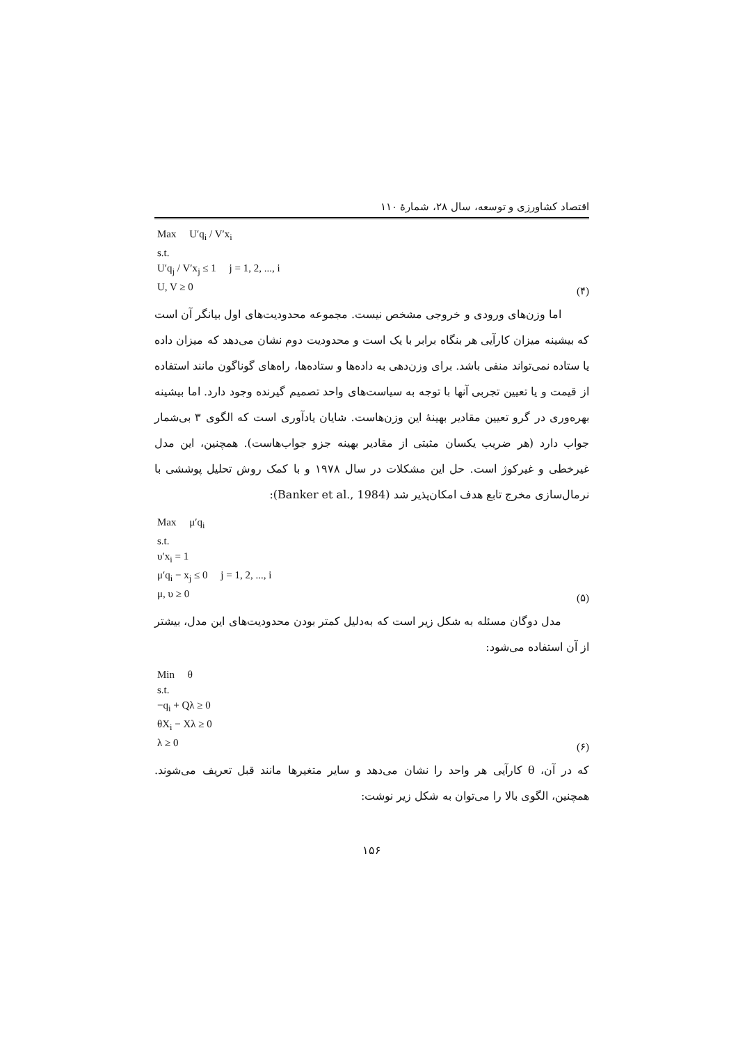اقتصاد کشاورزی و توسعه، سال ۲۸، شمارهٔ ۱۱۰
Max U′q<sub>i</sub> / V′x<sub>i</sub>
s.t.
U′q<sub>j</sub> / V′x<sub>j</sub> ≤ 1 j = 1, 2, ..., i
U, V ≥ 0
(۴)
اما وزن‌های ورودی و خروجی مشخص نیست. مجموعه محدودیت‌های اول بیانگر آن است که بیشینه میزان کارآیی هر بنگاه برابر با یک است و محدودیت دوم نشان می‌دهد که میزان داده یا ستاده نمی‌تواند منفی باشد. برای وزن‌دهی به داده‌ها و ستاده‌ها، راه‌های گوناگون مانند استفاده از قیمت و یا تعیین تجربی آنها با توجه به سیاست‌های واحد تصمیم گیرنده وجود دارد. اما بیشینه بهره‌وری در گرو تعیین مقادیر بهینهٔ این وزن‌هاست. شایان یادآوری است که الگوی ۳ بی‌شمار جواب دارد (هر ضریب یکسان مثبتی از مقادیر بهینه جزو جواب‌هاست). همچنین، این مدل غیرخطی و غیرکوژ است. حل این مشکلات در سال ۱۹۷۸ و با کمک روش تحلیل پوششی با نرمال‌سازی مخرج تابع هدف امکان‌پذیر شد (Banker et al., 1984):
Max μ′q<sub>i</sub>
s.t.
υ′x<sub>i</sub> = 1
μ′q<sub>i</sub> − x<sub>j</sub> ≤ 0 j = 1, 2, ..., i
μ, υ ≥ 0
(۵)
مدل دوگان مسئله به شکل زیر است که به‌دلیل کمتر بودن محدودیت‌های این مدل، بیشتر از آن استفاده می‌شود:
Min θ
s.t.
−q<sub>i</sub> + Qλ ≥ 0
θX<sub>i</sub> − Xλ ≥ 0
λ ≥ 0
(۶)
که در آن، θ کارآیی هر واحد را نشان می‌دهد و سایر متغیرها مانند قبل تعریف می‌شوند. همچنین، الگوی بالا را می‌توان به شکل زیر نوشت:
۱۵۶